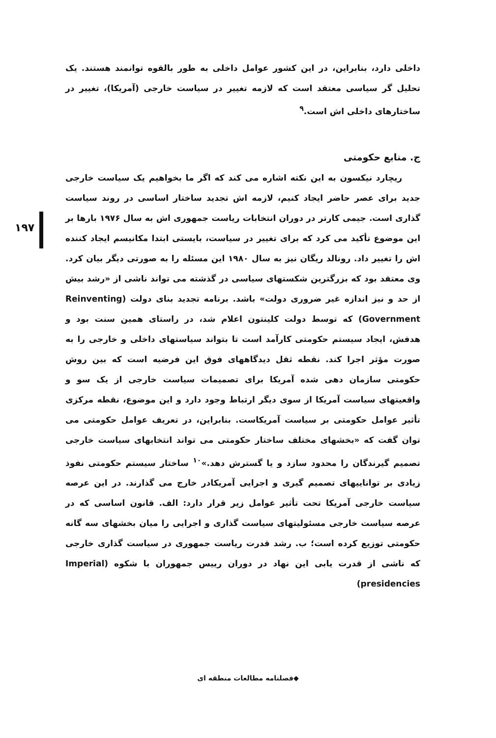داخلی دارد، بنابراین، در این کشور عوامل داخلی به طور بالقوه توانمند هستند. یک تحلیل گر سیاسی معتقد است که لازمه تغییر در سیاست خارجی (آمریکا)، تغییر در ساختارهای داخلی اش است.<sup>۹</sup>
ج. منابع حکومتی
ریچارد نیکسون به این نکته اشاره می کند که اگر ما بخواهیم یک سیاست خارجی جدید برای عصر حاضر ایجاد کنیم، لازمه اش تجدید ساختار اساسی در روند سیاست گذاری است. جیمی کارتر در دوران انتخابات ریاست جمهوری اش به سال ۱۹۷۶ بارها بر این موضوع تأکید می کرد که برای تغییر در سیاست، بایستی ابتدا مکانیسم ایجاد کننده اش را تغییر داد. رونالد ریگان نیز به سال ۱۹۸۰ این مسئله را به صورتی دیگر بیان کرد. وی معتقد بود که بزرگترین شکستهای سیاسی در گذشته می تواند ناشی از «رشد بیش از حد و نیز اندازه غیر ضروری دولت» باشد. برنامه تجدید بنای دولت (Reinventing Government) که توسط دولت کلینتون اعلام شد، در راستای همین سنت بود و هدفش، ایجاد سیستم حکومتی کارآمد است تا بتواند سیاستهای داخلی و خارجی را به صورت مؤثر اجرا کند. نقطه ثقل دیدگاههای فوق این فرضیه است که بین روش حکومتی سازمان دهی شده آمریکا برای تصمیمات سیاست خارجی از یک سو و واقعیتهای سیاست آمریکا از سوی دیگر ارتباط وجود دارد و این موضوع، نقطه مرکزی تأثیر عوامل حکومتی بر سیاست آمریکاست. بنابراین، در تعریف عوامل حکومتی می توان گفت که «بخشهای مختلف ساختار حکومتی می تواند انتخابهای سیاست خارجی تصمیم گیرندگان را محدود سازد و یا گسترش دهد.»<sup>۱۰</sup> ساختار سیستم حکومتی نفوذ زیادی بر تواناییهای تصمیم گیری و اجرایی آمریکادر خارج می گذارند. در این عرصه سیاست خارجی آمریکا تحت تأثیر عوامل زیر قرار دارد: الف. قانون اساسی که در عرصه سیاست خارجی مسئولیتهای سیاست گذاری و اجرایی را میان بخشهای سه گانه حکومتی توزیع کرده است؛ ب. رشد قدرت ریاست جمهوری در سیاست گذاری خارجی که ناشی از قدرت یابی این نهاد در دوران رییس جمهوران با شکوه (Imperial presidencies)
۱۹۷
◆فصلنامه مطالعات منطقه ای